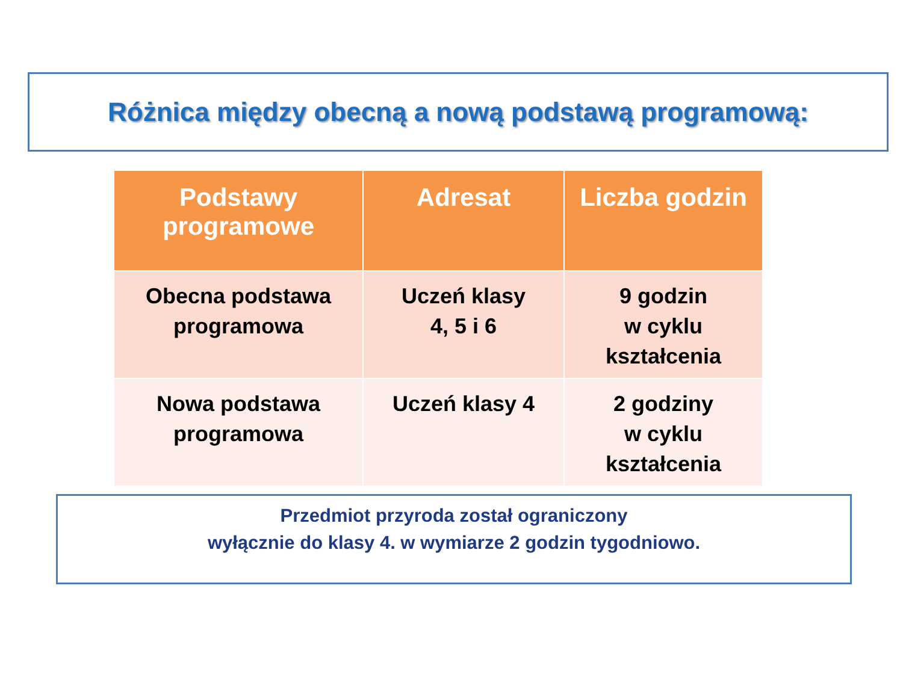Różnica między obecną a nową podstawą programową:
| Podstawy programowe | Adresat | Liczba godzin |
| --- | --- | --- |
| Obecna podstawa programowa | Uczeń klasy 4, 5 i 6 | 9 godzin w cyklu kształcenia |
| Nowa podstawa programowa | Uczeń klasy 4 | 2 godziny w cyklu kształcenia |
Przedmiot przyroda został ograniczony
wyłącznie do klasy 4. w wymiarze 2 godzin tygodniowo.